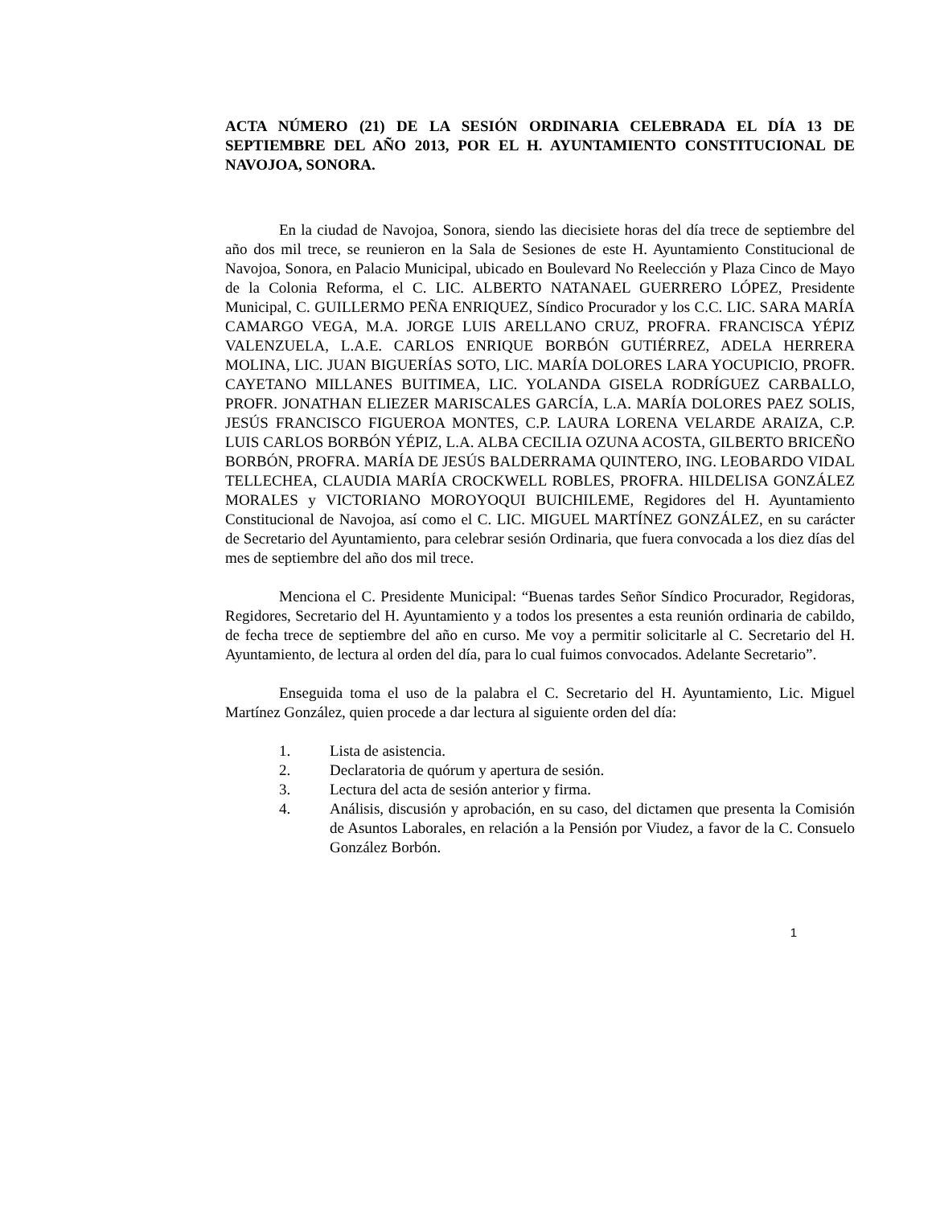ACTA NÚMERO (21) DE LA SESIÓN ORDINARIA CELEBRADA EL DÍA 13 DE SEPTIEMBRE DEL AÑO 2013, POR EL H. AYUNTAMIENTO CONSTITUCIONAL DE NAVOJOA, SONORA.
En la ciudad de Navojoa, Sonora, siendo las diecisiete horas del día trece de septiembre del año dos mil trece, se reunieron en la Sala de Sesiones de este H. Ayuntamiento Constitucional de Navojoa, Sonora, en Palacio Municipal, ubicado en Boulevard No Reelección y Plaza Cinco de Mayo de la Colonia Reforma, el C. LIC. ALBERTO NATANAEL GUERRERO LÓPEZ, Presidente Municipal, C. GUILLERMO PEÑA ENRIQUEZ, Síndico Procurador y los C.C. LIC. SARA MARÍA CAMARGO VEGA, M.A. JORGE LUIS ARELLANO CRUZ, PROFRA. FRANCISCA YÉPIZ VALENZUELA, L.A.E. CARLOS ENRIQUE BORBÓN GUTIÉRREZ, ADELA HERRERA MOLINA, LIC. JUAN BIGUERÍAS SOTO, LIC. MARÍA DOLORES LARA YOCUPICIO, PROFR. CAYETANO MILLANES BUITIMEA, LIC. YOLANDA GISELA RODRÍGUEZ CARBALLO, PROFR. JONATHAN ELIEZER MARISCALES GARCÍA, L.A. MARÍA DOLORES PAEZ SOLIS, JESÚS FRANCISCO FIGUEROA MONTES, C.P. LAURA LORENA VELARDE ARAIZA, C.P. LUIS CARLOS BORBÓN YÉPIZ, L.A. ALBA CECILIA OZUNA ACOSTA, GILBERTO BRICEÑO BORBÓN, PROFRA. MARÍA DE JESÚS BALDERRAMA QUINTERO, ING. LEOBARDO VIDAL TELLECHEA, CLAUDIA MARÍA CROCKWELL ROBLES, PROFRA. HILDELISA GONZÁLEZ MORALES y VICTORIANO MOROYOQUI BUICHILEME, Regidores del H. Ayuntamiento Constitucional de Navojoa, así como el C. LIC. MIGUEL MARTÍNEZ GONZÁLEZ, en su carácter de Secretario del Ayuntamiento, para celebrar sesión Ordinaria, que fuera convocada a los diez días del mes de septiembre del año dos mil trece.
Menciona el C. Presidente Municipal: “Buenas tardes Señor Síndico Procurador, Regidoras, Regidores, Secretario del H. Ayuntamiento y a todos los presentes a esta reunión ordinaria de cabildo, de fecha trece de septiembre del año en curso. Me voy a permitir solicitarle al C. Secretario del H. Ayuntamiento, de lectura al orden del día, para lo cual fuimos convocados. Adelante Secretario”.
Enseguida toma el uso de la palabra el C. Secretario del H. Ayuntamiento, Lic. Miguel Martínez González, quien procede a dar lectura al siguiente orden del día:
1. Lista de asistencia.
2. Declaratoria de quórum y apertura de sesión.
3. Lectura del acta de sesión anterior y firma.
4. Análisis, discusión y aprobación, en su caso, del dictamen que presenta la Comisión de Asuntos Laborales, en relación a la Pensión por Viudez, a favor de la C. Consuelo González Borbón.
1